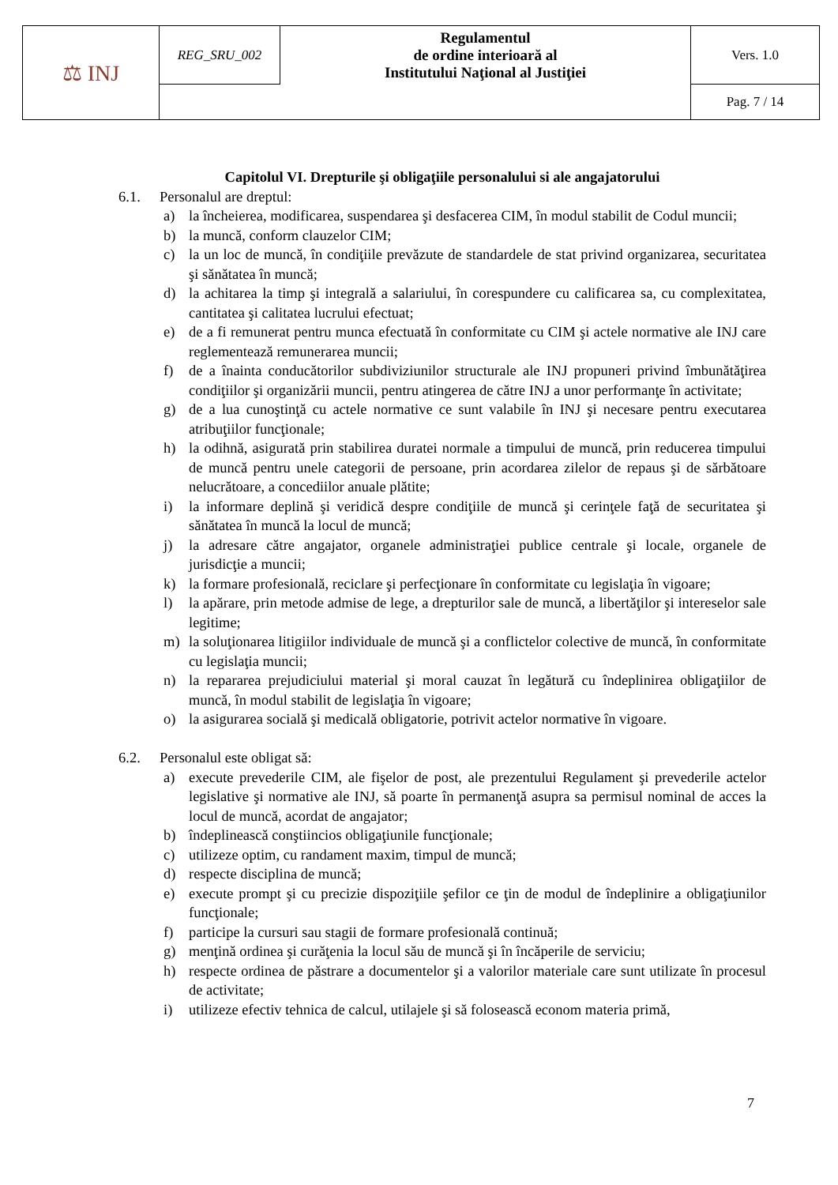| ⚖ INJ | REG_SRU_002 | Regulamentul de ordine interioară al Institutului Naţional al Justiţiei | Vers. 1.0 |
| | | | Pag. 7 / 14 |
Capitolul VI. Drepturile şi obligaţiile personalului si ale angajatorului
6.1. Personalul are dreptul:
a) la încheierea, modificarea, suspendarea şi desfacerea CIM, în modul stabilit de Codul muncii;
b) la muncă, conform clauzelor CIM;
c) la un loc de muncă, în condiţiile prevăzute de standardele de stat privind organizarea, securitatea şi sănătatea în muncă;
d) la achitarea la timp şi integrală a salariului, în corespundere cu calificarea sa, cu complexitatea, cantitatea şi calitatea lucrului efectuat;
e) de a fi remunerat pentru munca efectuată în conformitate cu CIM şi actele normative ale INJ care reglementează remunerarea muncii;
f) de a înainta conducătorilor subdiviziunilor structurale ale INJ propuneri privind îmbunătăţirea condiţiilor şi organizării muncii, pentru atingerea de către INJ a unor performanţe în activitate;
g) de a lua cunoştinţă cu actele normative ce sunt valabile în INJ şi necesare pentru executarea atribuţiilor funcţionale;
h) la odihnă, asigurată prin stabilirea duratei normale a timpului de muncă, prin reducerea timpului de muncă pentru unele categorii de persoane, prin acordarea zilelor de repaus şi de sărbătoare nelucrătoare, a concediilor anuale plătite;
i) la informare deplină şi veridică despre condiţiile de muncă şi cerinţele faţă de securitatea şi sănătatea în muncă la locul de muncă;
j) la adresare către angajator, organele administraţiei publice centrale şi locale, organele de jurisdicţie a muncii;
k) la formare profesională, reciclare şi perfecţionare în conformitate cu legislaţia în vigoare;
l) la apărare, prin metode admise de lege, a drepturilor sale de muncă, a libertăţilor şi intereselor sale legitime;
m) la soluţionarea litigiilor individuale de muncă şi a conflictelor colective de muncă, în conformitate cu legislaţia muncii;
n) la repararea prejudiciului material şi moral cauzat în legătură cu îndeplinirea obligaţiilor de muncă, în modul stabilit de legislaţia în vigoare;
o) la asigurarea socială şi medicală obligatorie, potrivit actelor normative în vigoare.
6.2. Personalul este obligat să:
a) execute prevederile CIM, ale fişelor de post, ale prezentului Regulament şi prevederile actelor legislative şi normative ale INJ, să poarte în permanenţă asupra sa permisul nominal de acces la locul de muncă, acordat de angajator;
b) îndeplinească conştiincios obligaţiunile funcţionale;
c) utilizeze optim, cu randament maxim, timpul de muncă;
d) respecte disciplina de muncă;
e) execute prompt şi cu precizie dispoziţiile şefilor ce ţin de modul de îndeplinire a obligaţiunilor funcţionale;
f) participe la cursuri sau stagii de formare profesională continuă;
g) menţină ordinea şi curăţenia la locul său de muncă şi în încăperile de serviciu;
h) respecte ordinea de păstrare a documentelor şi a valorilor materiale care sunt utilizate în procesul de activitate;
i) utilizeze efectiv tehnica de calcul, utilajele şi să folosească econom materia primă,
7